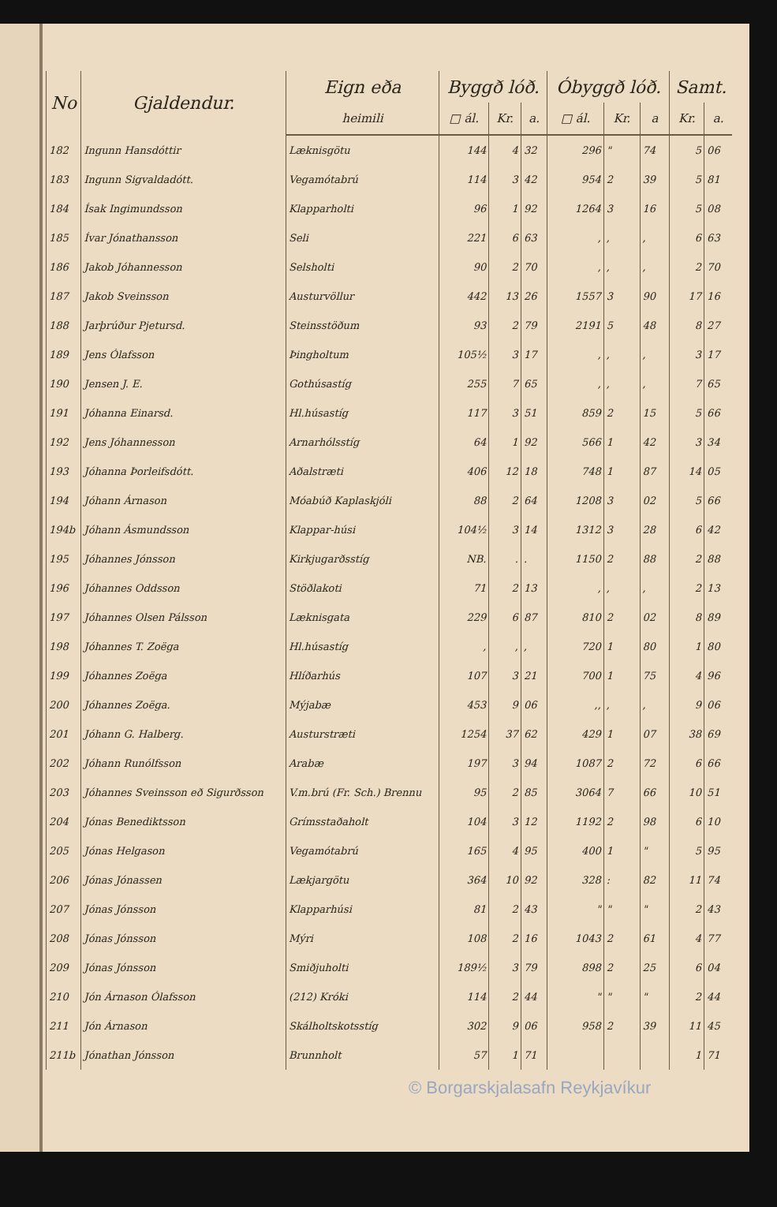| No | Gjaldendur. | Eign eða | Byggð lóð. | | | Óbyggð lóð. | | | Samt. | |
| --- | --- | --- | --- | --- | --- | --- | --- | --- | --- | --- |
| | | heimili | □ ál. | Kr. | a. | □ ál. | Kr. | a | Kr. | a. |
| 182 | Ingunn Hansdóttir | Læknisgötu | 144 | 4 | 32 | 296 | " | 74 | 5 | 06 |
| 183 | Ingunn Sigvaldadótt. | Vegamótabrú | 114 | 3 | 42 | 954 | 2 | 39 | 5 | 81 |
| 184 | Ísak Ingimundsson | Klapparholti | 96 | 1 | 92 | 1264 | 3 | 16 | 5 | 08 |
| 185 | Ívar Jónathansson | Seli | 221 | 6 | 63 | , | , | , | 6 | 63 |
| 186 | Jakob Jóhannesson | Selsholti | 90 | 2 | 70 | , | , | , | 2 | 70 |
| 187 | Jakob Sveinsson | Austurvöllur | 442 | 13 | 26 | 1557 | 3 | 90 | 17 | 16 |
| 188 | Jarþrúður Pjetursd. | Steinsstöðum | 93 | 2 | 79 | 2191 | 5 | 48 | 8 | 27 |
| 189 | Jens Ólafsson | Þingholtum | 105½ | 3 | 17 | , | , | , | 3 | 17 |
| 190 | Jensen J. E. | Gothúsastíg | 255 | 7 | 65 | , | , | , | 7 | 65 |
| 191 | Jóhanna Einarsd. | Hl.húsastíg | 117 | 3 | 51 | 859 | 2 | 15 | 5 | 66 |
| 192 | Jens Jóhannesson | Arnarhólsstíg | 64 | 1 | 92 | 566 | 1 | 42 | 3 | 34 |
| 193 | Jóhanna Þorleifsdótt. | Aðalstræti | 406 | 12 | 18 | 748 | 1 | 87 | 14 | 05 |
| 194 | Jóhann Árnason | Móabúð Kaplaskjóli | 88 | 2 | 64 | 1208 | 3 | 02 | 5 | 66 |
| 194b | Jóhann Ásmundsson | Klappar-húsi | 104½ | 3 | 14 | 1312 | 3 | 28 | 6 | 42 |
| 195 | Jóhannes Jónsson | Kirkjugarðsstíg | NB. | . | . | 1150 | 2 | 88 | 2 | 88 |
| 196 | Jóhannes Oddsson | Stöðlakoti | 71 | 2 | 13 | , | , | , | 2 | 13 |
| 197 | Jóhannes Olsen Pálsson | Læknisgata | 229 | 6 | 87 | 810 | 2 | 02 | 8 | 89 |
| 198 | Jóhannes T. Zoëga | Hl.húsastíg | , | , | , | 720 | 1 | 80 | 1 | 80 |
| 199 | Jóhannes Zoëga | Hlíðarhús | 107 | 3 | 21 | 700 | 1 | 75 | 4 | 96 |
| 200 | Jóhannes Zoëga. | Mýjabæ | 453 | 9 | 06 | ,, | , | , | 9 | 06 |
| 201 | Jóhann G. Halberg. | Austurstræti | 1254 | 37 | 62 | 429 | 1 | 07 | 38 | 69 |
| 202 | Jóhann Runólfsson | Arabæ | 197 | 3 | 94 | 1087 | 2 | 72 | 6 | 66 |
| 203 | Jóhannes Sveinsson eð Sigurðsson | V.m.brú (Fr. Sch.) Brennu | 95 | 2 | 85 | 3064 | 7 | 66 | 10 | 51 |
| 204 | Jónas Benediktsson | Grímsstaðaholt | 104 | 3 | 12 | 1192 | 2 | 98 | 6 | 10 |
| 205 | Jónas Helgason | Vegamótabrú | 165 | 4 | 95 | 400 | 1 | " | 5 | 95 |
| 206 | Jónas Jónassen | Lækjargötu | 364 | 10 | 92 | 328 | : | 82 | 11 | 74 |
| 207 | Jónas Jónsson | Klapparhúsi | 81 | 2 | 43 | " | " | " | 2 | 43 |
| 208 | Jónas Jónsson | Mýri | 108 | 2 | 16 | 1043 | 2 | 61 | 4 | 77 |
| 209 | Jónas Jónsson | Smiðjuholti | 189½ | 3 | 79 | 898 | 2 | 25 | 6 | 04 |
| 210 | Jón Árnason Ólafsson | (212) Króki | 114 | 2 | 44 | " | " | " | 2 | 44 |
| 211 | Jón Árnason | Skálholtskotsstíg | 302 | 9 | 06 | 958 | 2 | 39 | 11 | 45 |
| 211b | Jónathan Jónsson | Brunnholt | 57 | 1 | 71 | | | | 1 | 71 |
© Borgarskjalasafn Reykjavíkur